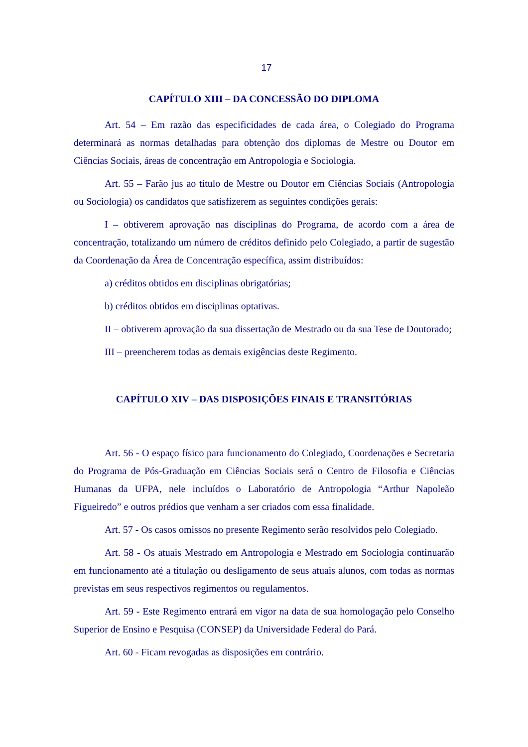17
CAPÍTULO XIII – DA CONCESSÃO DO DIPLOMA
Art. 54 – Em razão das especificidades de cada área, o Colegiado do Programa determinará as normas detalhadas para obtenção dos diplomas de Mestre ou Doutor em Ciências Sociais, áreas de concentração em Antropologia e Sociologia.
Art. 55 – Farão jus ao título de Mestre ou Doutor em Ciências Sociais (Antropologia ou Sociologia) os candidatos que satisfizerem as seguintes condições gerais:
I – obtiverem aprovação nas disciplinas do Programa, de acordo com a área de concentração, totalizando um número de créditos definido pelo Colegiado, a partir de sugestão da Coordenação da Área de Concentração específica, assim distribuídos:
a) créditos obtidos em disciplinas obrigatórias;
b) créditos obtidos em disciplinas optativas.
II – obtiverem aprovação da sua dissertação de Mestrado ou da sua Tese de Doutorado;
III – preencherem todas as demais exigências deste Regimento.
CAPÍTULO XIV – DAS DISPOSIÇÕES FINAIS E TRANSITÓRIAS
Art. 56 - O espaço físico para funcionamento do Colegiado, Coordenações e Secretaria do Programa de Pós-Graduação em Ciências Sociais será o Centro de Filosofia e Ciências Humanas da UFPA, nele incluídos o Laboratório de Antropologia “Arthur Napoleão Figueiredo” e outros prédios que venham a ser criados com essa finalidade.
Art. 57 - Os casos omissos no presente Regimento serão resolvidos pelo Colegiado.
Art. 58 - Os atuais Mestrado em Antropologia e Mestrado em Sociologia continuarão em funcionamento até a titulação ou desligamento de seus atuais alunos, com todas as normas previstas em seus respectivos regimentos ou regulamentos.
Art. 59 - Este Regimento entrará em vigor na data de sua homologação pelo Conselho Superior de Ensino e Pesquisa (CONSEP) da Universidade Federal do Pará.
Art. 60 - Ficam revogadas as disposições em contrário.